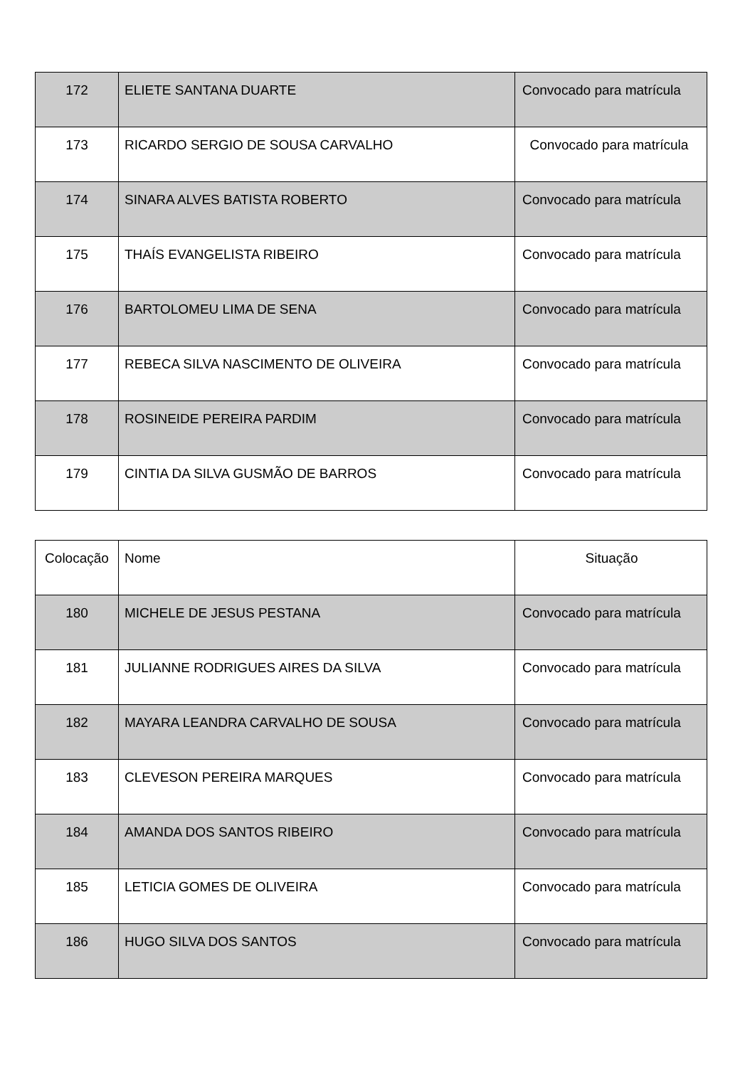| 172 | ELIETE SANTANA DUARTE | Convocado para matrícula |
| 173 | RICARDO SERGIO DE SOUSA CARVALHO | Convocado para matrícula |
| 174 | SINARA ALVES BATISTA ROBERTO | Convocado para matrícula |
| 175 | THAÍS EVANGELISTA RIBEIRO | Convocado para matrícula |
| 176 | BARTOLOMEU LIMA DE SENA | Convocado para matrícula |
| 177 | REBECA SILVA NASCIMENTO DE OLIVEIRA | Convocado para matrícula |
| 178 | ROSINEIDE PEREIRA PARDIM | Convocado para matrícula |
| 179 | CINTIA DA SILVA GUSMÃO DE BARROS | Convocado para matrícula |
| Colocação | Nome | Situação |
| 180 | MICHELE DE JESUS PESTANA | Convocado para matrícula |
| 181 | JULIANNE RODRIGUES AIRES DA SILVA | Convocado para matrícula |
| 182 | MAYARA LEANDRA CARVALHO DE SOUSA | Convocado para matrícula |
| 183 | CLEVESON PEREIRA MARQUES | Convocado para matrícula |
| 184 | AMANDA DOS SANTOS RIBEIRO | Convocado para matrícula |
| 185 | LETICIA GOMES DE OLIVEIRA | Convocado para matrícula |
| 186 | HUGO SILVA DOS SANTOS | Convocado para matrícula |